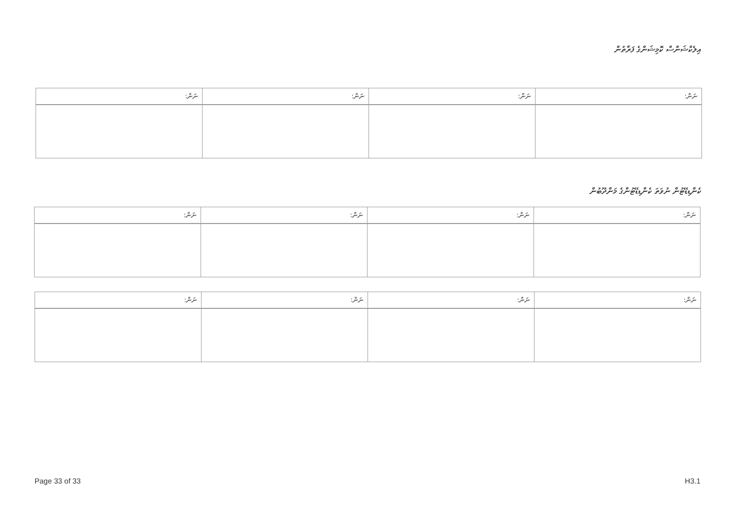އިލެކްޝަންސް ކޮމިޝަންގެ ފަރާތުން
| ނަން: | ނަން: | ނަން: | ނަން: |
| --- | --- | --- | --- |
ކެންޑިޑޭޓުން ނުވަތަ ކެންޑިޑޭޓުންގެ މަންދޫބުން
| ނަން: | ނަން: | ނަން: | ނަން: |
| --- | --- | --- | --- |
| ނަން: | ނަން: | ނަން: | ނަން: |
| --- | --- | --- | --- |
Page 33 of 33 H3.1